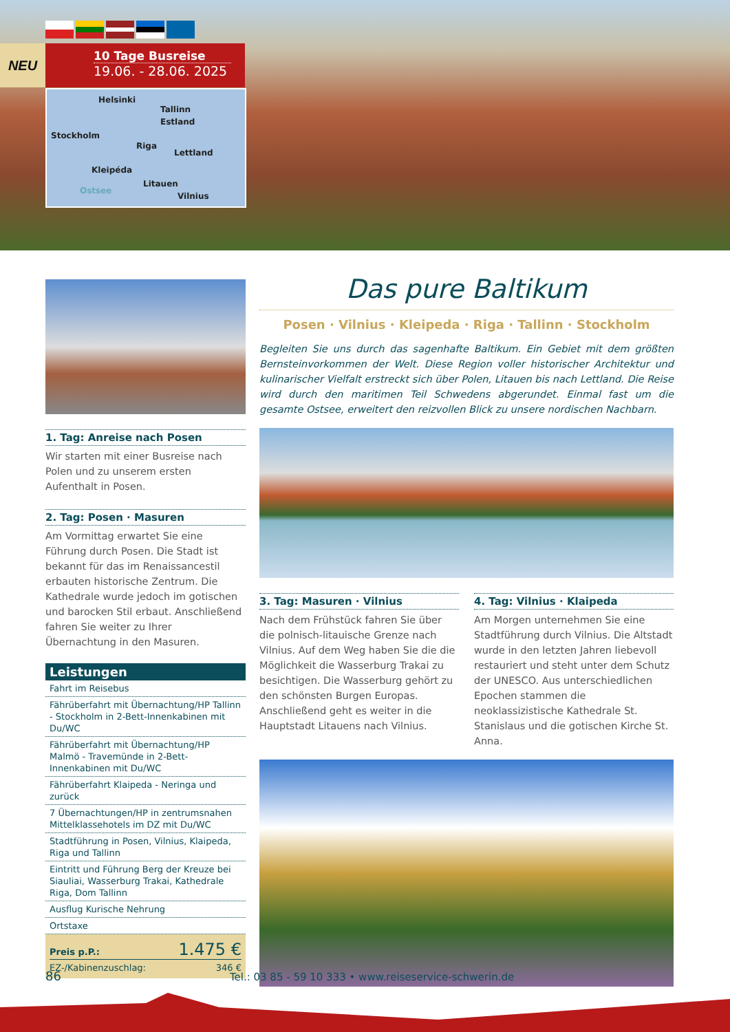NEU
10 Tage Busreise
19.06. - 28.06. 2025
Helsinki
Tallinn
Estland
Stockholm
Riga
Lettland
Kleipéda
Litauen
Ostsee
Vilnius
1. Tag: Anreise nach Posen
Wir starten mit einer Busreise nach Polen und zu unserem ersten Aufenthalt in Posen.
2. Tag: Posen · Masuren
Am Vormittag erwartet Sie eine Führung durch Posen. Die Stadt ist bekannt für das im Renaissancestil erbauten historische Zentrum. Die Kathedrale wurde jedoch im gotischen und barocken Stil erbaut. Anschließend fahren Sie weiter zu Ihrer Übernachtung in den Masuren.
Leistungen
| Fahrt im Reisebus |
| Fährüberfahrt mit Übernachtung/HP Tallinn - Stockholm in 2-Bett-Innenkabinen mit Du/WC |
| Fährüberfahrt mit Übernachtung/HP Malmö - Travemünde in 2-Bett-Innenkabinen mit Du/WC |
| Fährüberfahrt Klaipeda - Neringa und zurück |
| 7 Übernachtungen/HP in zentrumsnahen Mittelklassehotels im DZ mit Du/WC |
| Stadtführung in Posen, Vilnius, Klaipeda, Riga und Tallinn |
| Eintritt und Führung Berg der Kreuze bei Siauliai, Wasserburg Trakai, Kathedrale Riga, Dom Tallinn |
| Ausflug Kurische Nehrung |
| Ortstaxe |
Preis p.P.: 1.475 €
EZ-/Kabinenzuschlag: 346 €
Das pure Baltikum
Posen · Vilnius · Kleipeda · Riga · Tallinn · Stockholm
Begleiten Sie uns durch das sagenhafte Baltikum. Ein Gebiet mit dem größten Bernsteinvorkommen der Welt. Diese Region voller historischer Architektur und kulinarischer Vielfalt erstreckt sich über Polen, Litauen bis nach Lettland. Die Reise wird durch den maritimen Teil Schwedens abgerundet. Einmal fast um die gesamte Ostsee, erweitert den reizvollen Blick zu unsere nordischen Nachbarn.
3. Tag: Masuren · Vilnius
Nach dem Frühstück fahren Sie über die polnisch-litauische Grenze nach Vilnius. Auf dem Weg haben Sie die die Möglichkeit die Wasserburg Trakai zu besichtigen. Die Wasserburg gehört zu den schönsten Burgen Europas. Anschließend geht es weiter in die Hauptstadt Litauens nach Vilnius.
4. Tag: Vilnius · Klaipeda
Am Morgen unternehmen Sie eine Stadtführung durch Vilnius. Die Altstadt wurde in den letzten Jahren liebevoll restauriert und steht unter dem Schutz der UNESCO. Aus unterschiedlichen Epochen stammen die neoklassizistische Kathedrale St. Stanislaus und die gotischen Kirche St. Anna.
86 Tel.: 03 85 - 59 10 333 • www.reiseservice-schwerin.de